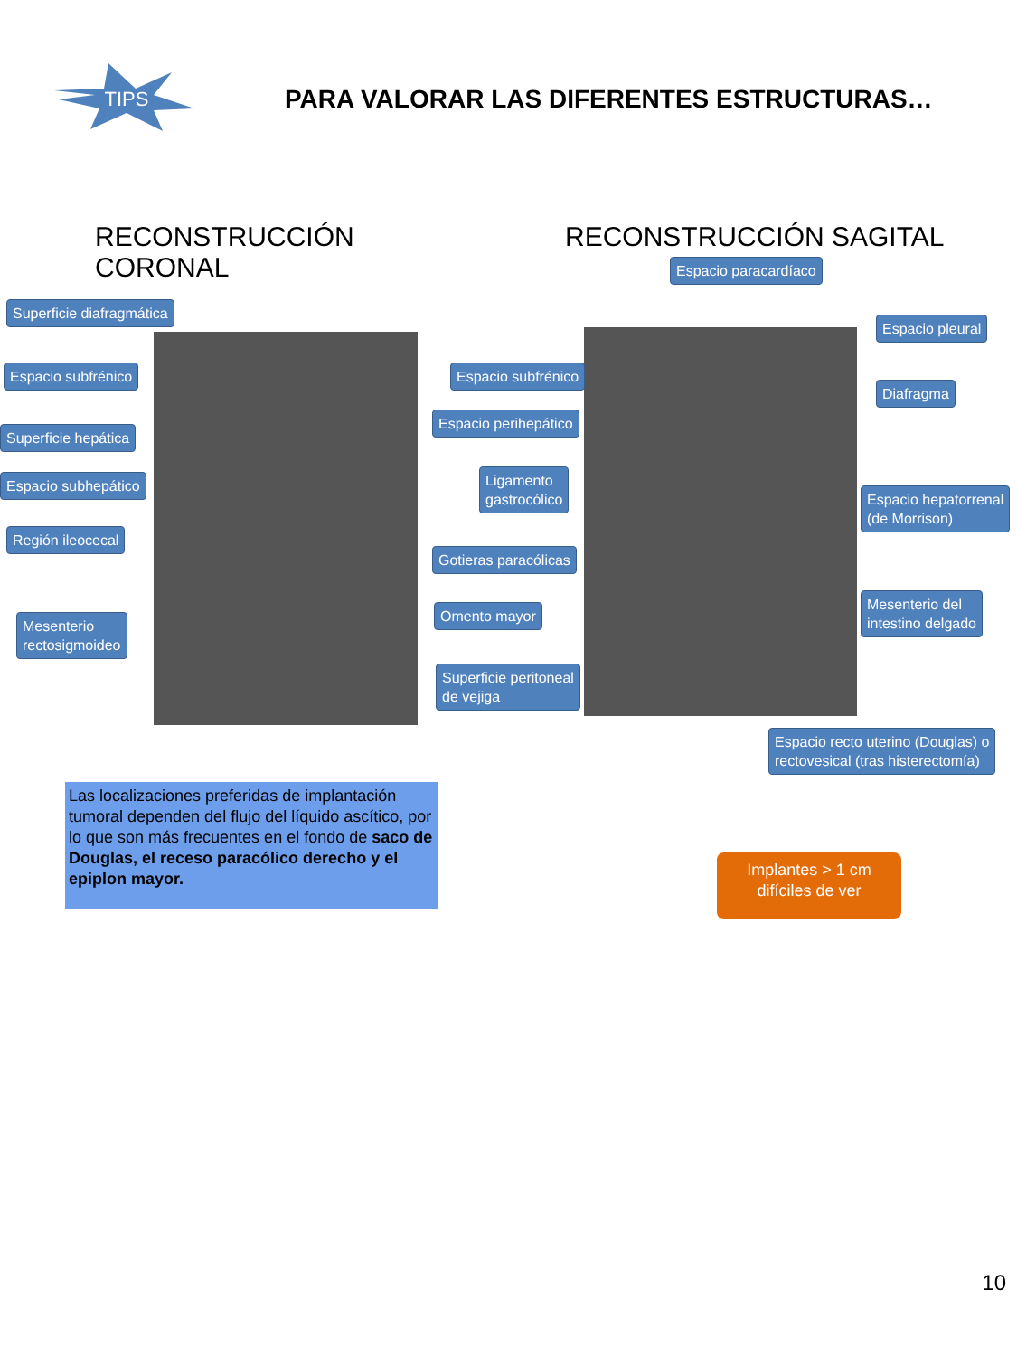TIPS
PARA VALORAR LAS DIFERENTES ESTRUCTURAS…
RECONSTRUCCIÓN
CORONAL
RECONSTRUCCIÓN SAGITAL
Superficie diafragmática
Espacio subfrénico
Superficie hepática
Espacio subhepático
Región ileocecal
Mesenterio
rectosigmoideo
Espacio paracardíaco
Espacio pleural
Espacio subfrénico
Diafragma
Espacio perihepático
Ligamento
gastrocólico
Espacio hepatorrenal
(de Morrison)
Gotieras paracólicas
Omento mayor
Mesenterio del
intestino delgado
Superficie peritoneal
de vejiga
Espacio recto uterino (Douglas) o
rectovesical (tras histerectomía)
Las localizaciones preferidas de implantación tumoral dependen del flujo del líquido ascítico, por lo que son más frecuentes en el fondo de saco de Douglas, el receso paracólico derecho y el epiplon mayor.
Implantes > 1 cm
difíciles de ver
10